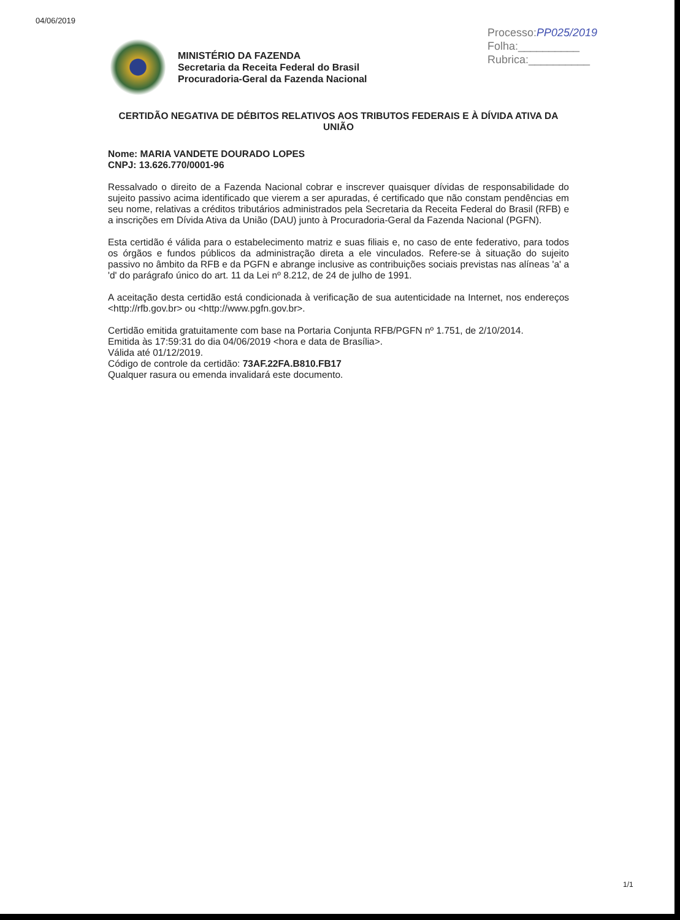04/06/2019
Processo:PP025/2019
Folha:__________
Rubrica:__________
MINISTÉRIO DA FAZENDA
Secretaria da Receita Federal do Brasil
Procuradoria-Geral da Fazenda Nacional
CERTIDÃO NEGATIVA DE DÉBITOS RELATIVOS AOS TRIBUTOS FEDERAIS E À DÍVIDA ATIVA DA UNIÃO
Nome: MARIA VANDETE DOURADO LOPES
CNPJ: 13.626.770/0001-96
Ressalvado o direito de a Fazenda Nacional cobrar e inscrever quaisquer dívidas de responsabilidade do sujeito passivo acima identificado que vierem a ser apuradas, é certificado que não constam pendências em seu nome, relativas a créditos tributários administrados pela Secretaria da Receita Federal do Brasil (RFB) e a inscrições em Dívida Ativa da União (DAU) junto à Procuradoria-Geral da Fazenda Nacional (PGFN).
Esta certidão é válida para o estabelecimento matriz e suas filiais e, no caso de ente federativo, para todos os órgãos e fundos públicos da administração direta a ele vinculados. Refere-se à situação do sujeito passivo no âmbito da RFB e da PGFN e abrange inclusive as contribuições sociais previstas nas alíneas 'a' a 'd' do parágrafo único do art. 11 da Lei nº 8.212, de 24 de julho de 1991.
A aceitação desta certidão está condicionada à verificação de sua autenticidade na Internet, nos endereços <http://rfb.gov.br> ou <http://www.pgfn.gov.br>.
Certidão emitida gratuitamente com base na Portaria Conjunta RFB/PGFN nº 1.751, de 2/10/2014.
Emitida às 17:59:31 do dia 04/06/2019 <hora e data de Brasília>.
Válida até 01/12/2019.
Código de controle da certidão: 73AF.22FA.B810.FB17
Qualquer rasura ou emenda invalidará este documento.
1/1